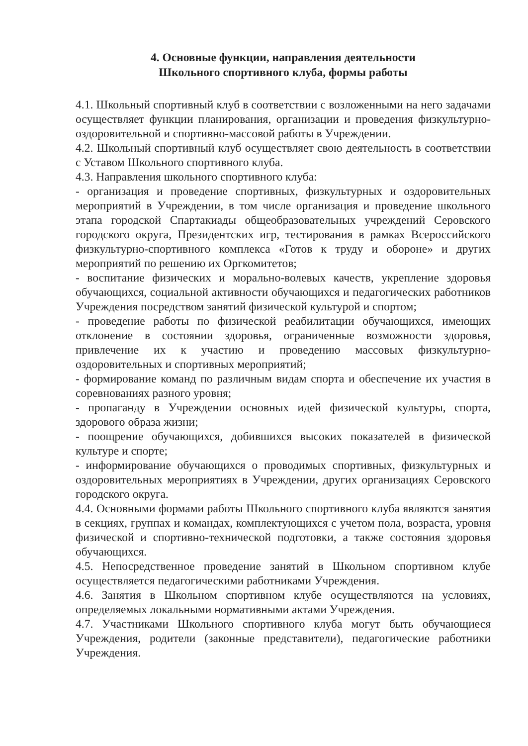4. Основные функции, направления деятельности
Школьного спортивного клуба, формы работы
4.1. Школьный спортивный клуб в соответствии с возложенными на него задачами осуществляет функции планирования, организации и проведения физкультурно-оздоровительной и спортивно-массовой работы в Учреждении.
4.2. Школьный спортивный клуб осуществляет свою деятельность в соответствии с Уставом Школьного спортивного клуба.
4.3. Направления школьного спортивного клуба:
- организация и проведение спортивных, физкультурных и оздоровительных мероприятий в Учреждении, в том числе организация и проведение школьного этапа городской Спартакиады общеобразовательных учреждений Серовского городского округа, Президентских игр, тестирования в рамках Всероссийского физкультурно-спортивного комплекса «Готов к труду и обороне» и других мероприятий по решению их Оргкомитетов;
- воспитание физических и морально-волевых качеств, укрепление здоровья обучающихся, социальной активности обучающихся и педагогических работников Учреждения посредством занятий физической культурой и спортом;
- проведение работы по физической реабилитации обучающихся, имеющих отклонение в состоянии здоровья, ограниченные возможности здоровья, привлечение их к участию и проведению массовых физкультурно-оздоровительных и спортивных мероприятий;
- формирование команд по различным видам спорта и обеспечение их участия в соревнованиях разного уровня;
- пропаганду в Учреждении основных идей физической культуры, спорта, здорового образа жизни;
- поощрение обучающихся, добившихся высоких показателей в физической культуре и спорте;
- информирование обучающихся о проводимых спортивных, физкультурных и оздоровительных мероприятиях в Учреждении, других организациях Серовского городского округа.
4.4. Основными формами работы Школьного спортивного клуба являются занятия в секциях, группах и командах, комплектующихся с учетом пола, возраста, уровня физической и спортивно-технической подготовки, а также состояния здоровья обучающихся.
4.5. Непосредственное проведение занятий в Школьном спортивном клубе осуществляется педагогическими работниками Учреждения.
4.6. Занятия в Школьном спортивном клубе осуществляются на условиях, определяемых локальными нормативными актами Учреждения.
4.7. Участниками Школьного спортивного клуба могут быть обучающиеся Учреждения, родители (законные представители), педагогические работники Учреждения.